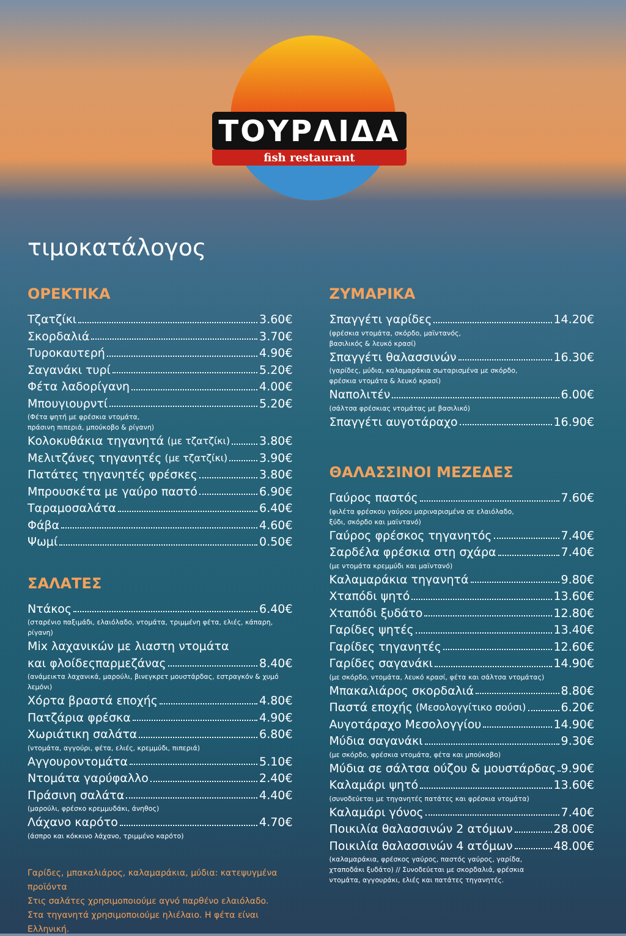ΤΟΥΡΛΙΔΑ
fish restaurant
τιμοκατάλογος
ΟΡΕΚΤΙΚΑ
Τζατζίκι 3.60€
Σκορδαλιά 3.70€
Τυροκαυτερή 4.90€
Σαγανάκι τυρί 5.20€
Φέτα λαδορίγανη 4.00€
Μπουγιουρντί 5.20€
(Φέτα ψητή με φρέσκια ντομάτα,
πράσινη πιπεριά, μπούκοβο & ρίγανη)
Κολοκυθάκια τηγανητά (με τζατζίκι) 3.80€
Μελιτζάνες τηγανητές (με τζατζίκι) 3.90€
Πατάτες τηγανητές φρέσκες 3.80€
Μπρουσκέτα με γαύρο παστό 6.90€
Ταραμοσαλάτα 6.40€
Φάβα 4.60€
Ψωμί 0.50€
ΣΑΛΑΤΕΣ
Ντάκος 6.40€
(σταρένιο παξιμάδι, ελαιόλαδο, ντομάτα, τριμμένη φέτα, ελιές, κάπαρη, ρίγανη)
Mix λαχανικών με λιαστη ντομάτα
και φλοίδεςπαρμεζάνας 8.40€
(ανάμεικτα λαχανικά, μαρούλι, βινεγκρετ μουστάρδας, εστραγκόν & χυμό λεμόνι)
Χόρτα βραστά εποχής 4.80€
Πατζάρια φρέσκα 4.90€
Χωριάτικη σαλάτα 6.80€
(ντομάτα, αγγούρι, φέτα, ελιές, κρεμμύδι, πιπεριά)
Αγγουροντομάτα 5.10€
Ντομάτα γαρύφαλλο 2.40€
Πράσινη σαλάτα 4.40€
(μαρούλι, φρέσκο κρεμμυδάκι, άνηθος)
Λάχανο καρότο 4.70€
(άσπρο και κόκκινο λάχανο, τριμμένο καρότο)
Γαρίδες, μπακαλιάρος, καλαμαράκια, μύδια: κατεψυγμένα προϊόντα
Στις σαλάτες χρησιμοποιούμε αγνό παρθένο ελαιόλαδο.
Στα τηγανητά χρησιμοποιούμε ηλιέλαιο. Η φέτα είναι Ελληνική.
ΖΥΜΑΡΙΚΑ
Σπαγγέτι γαρίδες 14.20€
(φρέσκια ντομάτα, σκόρδο, μαϊντανός,
βασιλικός & λευκό κρασί)
Σπαγγέτι θαλασσινών 16.30€
(γαρίδες, μύδια, καλαμαράκια σωταρισμένα με σκόρδο,
φρέσκια ντομάτα & λευκό κρασί)
Ναπολιτέν 6.00€
(σάλτσα φρέσκιας ντομάτας με βασιλικό)
Σπαγγέτι αυγοτάραχο 16.90€
ΘΑΛΑΣΣΙΝΟΙ ΜΕΖΕΔΕΣ
Γαύρος παστός 7.60€
(φιλέτα φρέσκου γαύρου μαριναρισμένα σε ελαιόλαδο,
ξύδι, σκόρδο και μαϊντανό)
Γαύρος φρέσκος τηγανητός 7.40€
Σαρδέλα φρέσκια στη σχάρα 7.40€
(με ντομάτα κρεμμύδι και μαϊντανό)
Καλαμαράκια τηγανητά 9.80€
Χταπόδι ψητό 13.60€
Χταπόδι ξυδάτο 12.80€
Γαρίδες ψητές 13.40€
Γαρίδες τηγανητές 12.60€
Γαρίδες σαγανάκι 14.90€
(με σκόρδο, ντομάτα, λευκό κρασί, φέτα και σάλτσα ντομάτας)
Μπακαλιάρος σκορδαλιά 8.80€
Παστά εποχής (Μεσολογγίτικο σούσι) 6.20€
Αυγοτάραχο Μεσολογγίου 14.90€
Μύδια σαγανάκι 9.30€
(με σκόρδο, φρέσκια ντομάτα, φέτα και μπούκοβο)
Μύδια σε σάλτσα ούζου & μουστάρδας 9.90€
Καλαμάρι ψητό 13.60€
(συνοδεύεται με τηγανητές πατάτες και φρέσκια ντομάτα)
Καλαμάρι γόνος 7.40€
Ποικιλία θαλασσινών 2 ατόμων 28.00€
Ποικιλία θαλασσινών 4 ατόμων 48.00€
(καλαμαράκια, φρέσκος γαύρος, παστός γαύρος, γαρίδα,
χταποδάκι ξυδάτο) // Συνοδεύεται με σκορδαλιά, φρέσκια
ντομάτα, αγγουράκι, ελιές και πατάτες τηγανητές.